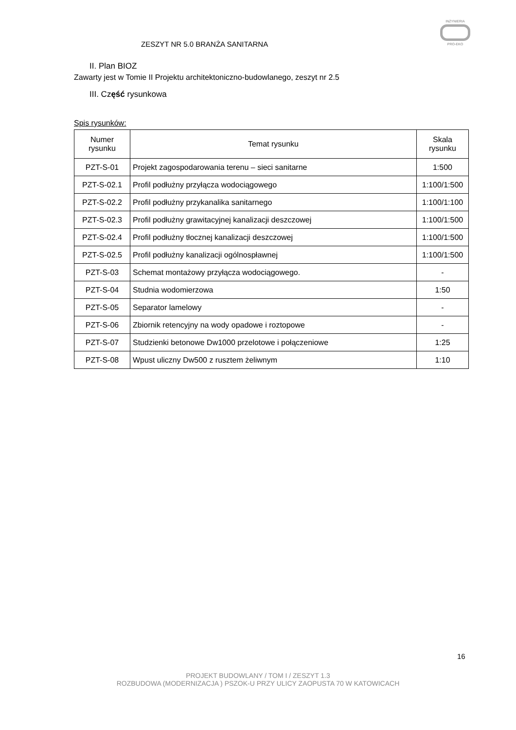ZESZYT NR 5.0 BRANŻA SANITARNA
INŻYNIERIA
PRO-EKO
II. Plan BIOZ
Zawarty jest w Tomie II Projektu architektoniczno-budowlanego, zeszyt nr 2.5
III. Część rysunkowa
Spis rysunków:
| Numer rysunku | Temat rysunku | Skala rysunku |
| --- | --- | --- |
| PZT-S-01 | Projekt zagospodarowania terenu – sieci sanitarne | 1:500 |
| PZT-S-02.1 | Profil podłużny przyłącza wodociągowego | 1:100/1:500 |
| PZT-S-02.2 | Profil podłużny przykanalika sanitarnego | 1:100/1:100 |
| PZT-S-02.3 | Profil podłużny grawitacyjnej kanalizacji deszczowej | 1:100/1:500 |
| PZT-S-02.4 | Profil podłużny tłocznej kanalizacji deszczowej | 1:100/1:500 |
| PZT-S-02.5 | Profil podłużny kanalizacji ogólnospławnej | 1:100/1:500 |
| PZT-S-03 | Schemat montażowy przyłącza wodociągowego. | - |
| PZT-S-04 | Studnia wodomierzowa | 1:50 |
| PZT-S-05 | Separator lamelowy | - |
| PZT-S-06 | Zbiornik retencyjny na wody opadowe i roztopowe | - |
| PZT-S-07 | Studzienki betonowe Dw1000 przelotowe i połączeniowe | 1:25 |
| PZT-S-08 | Wpust uliczny Dw500 z rusztem żeliwnym | 1:10 |
16
PROJEKT BUDOWLANY / TOM I / ZESZYT 1.3
ROZBUDOWA (MODERNIZACJA ) PSZOK-U PRZY ULICY ZAOPUSTA 70 W KATOWICACH